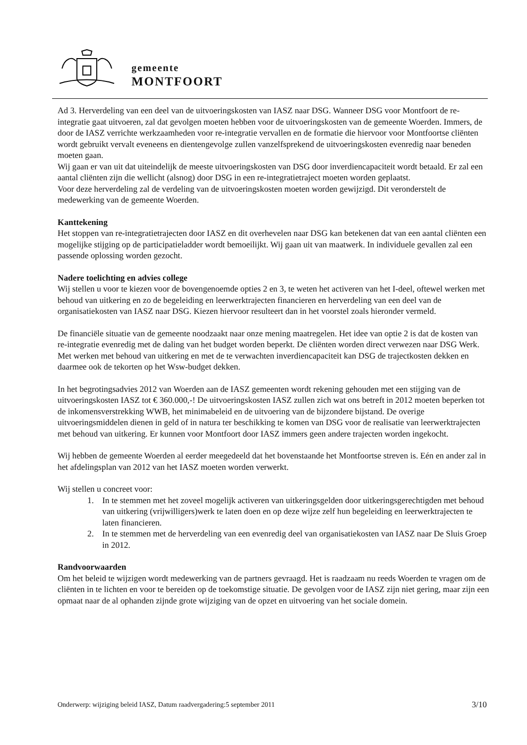gemeente
MONTFOORT
Ad 3. Herverdeling van een deel van de uitvoeringskosten van IASZ naar DSG. Wanneer DSG voor Montfoort de re-integratie gaat uitvoeren, zal dat gevolgen moeten hebben voor de uitvoeringskosten van de gemeente Woerden. Immers, de door de IASZ verrichte werkzaamheden voor re-integratie vervallen en de formatie die hiervoor voor Montfoortse cliënten wordt gebruikt vervalt eveneens en dientengevolge zullen vanzelfsprekend de uitvoeringskosten evenredig naar beneden moeten gaan.
Wij gaan er van uit dat uiteindelijk de meeste uitvoeringskosten van DSG door inverdiencapaciteit wordt betaald. Er zal een aantal cliënten zijn die wellicht (alsnog) door DSG in een re-integratietraject moeten worden geplaatst.
Voor deze herverdeling zal de verdeling van de uitvoeringskosten moeten worden gewijzigd. Dit veronderstelt de medewerking van de gemeente Woerden.
Kanttekening
Het stoppen van re-integratietrajecten door IASZ en dit overhevelen naar DSG kan betekenen dat van een aantal cliënten een mogelijke stijging op de participatieladder wordt bemoeilijkt. Wij gaan uit van maatwerk. In individuele gevallen zal een passende oplossing worden gezocht.
Nadere toelichting en advies college
Wij stellen u voor te kiezen voor de bovengenoemde opties 2 en 3, te weten het activeren van het I-deel, oftewel werken met behoud van uitkering en zo de begeleiding en leerwerktrajecten financieren en herverdeling van een deel van de organisatiekosten van IASZ naar DSG. Kiezen hiervoor resulteert dan in het voorstel zoals hieronder vermeld.
De financiële situatie van de gemeente noodzaakt naar onze mening maatregelen. Het idee van optie 2 is dat de kosten van re-integratie evenredig met de daling van het budget worden beperkt. De cliënten worden direct verwezen naar DSG Werk. Met werken met behoud van uitkering en met de te verwachten inverdiencapaciteit kan DSG de trajectkosten dekken en daarmee ook de tekorten op het Wsw-budget dekken.
In het begrotingsadvies 2012 van Woerden aan de IASZ gemeenten wordt rekening gehouden met een stijging van de uitvoeringskosten IASZ tot € 360.000,-! De uitvoeringskosten IASZ zullen zich wat ons betreft in 2012 moeten beperken tot de inkomensverstrekking WWB, het minimabeleid en de uitvoering van de bijzondere bijstand. De overige uitvoeringsmiddelen dienen in geld of in natura ter beschikking te komen van DSG voor de realisatie van leerwerktrajecten met behoud van uitkering. Er kunnen voor Montfoort door IASZ immers geen andere trajecten worden ingekocht.
Wij hebben de gemeente Woerden al eerder meegedeeld dat het bovenstaande het Montfoortse streven is. Eén en ander zal in het afdelingsplan van 2012 van het IASZ moeten worden verwerkt.
Wij stellen u concreet voor:
1. In te stemmen met het zoveel mogelijk activeren van uitkeringsgelden door uitkeringsgerechtigden met behoud van uitkering (vrijwilligers)werk te laten doen en op deze wijze zelf hun begeleiding en leerwerktrajecten te laten financieren.
2. In te stemmen met de herverdeling van een evenredig deel van organisatiekosten van IASZ naar De Sluis Groep in 2012.
Randvoorwaarden
Om het beleid te wijzigen wordt medewerking van de partners gevraagd. Het is raadzaam nu reeds Woerden te vragen om de cliënten in te lichten en voor te bereiden op de toekomstige situatie. De gevolgen voor de IASZ zijn niet gering, maar zijn een opmaat naar de al ophanden zijnde grote wijziging van de opzet en uitvoering van het sociale domein.
Onderwerp: wijziging beleid IASZ, Datum raadvergadering:5 september 2011 3/10